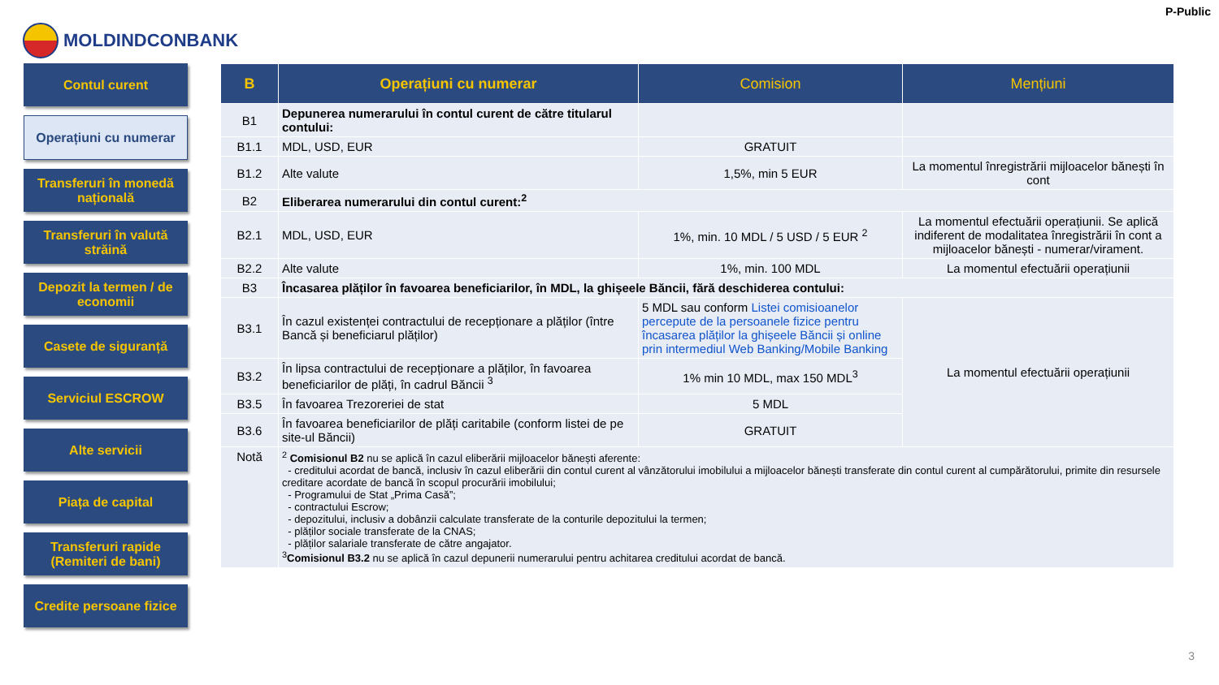P-Public
MOLDINDCONBANK
Contul curent
Operațiuni cu numerar
Transferuri în monedă națională
Transferuri în valută străină
Depozit la termen / de economii
Casete de siguranță
Serviciul ESCROW
Alte servicii
Piața de capital
Transferuri rapide (Remiteri de bani)
Credite persoane fizice
| B | Operațiuni cu numerar | Comision | Mențiuni |
| --- | --- | --- | --- |
| B1 | Depunerea numerarului în contul curent de către titularul contului: | | |
| B1.1 | MDL, USD, EUR | GRATUIT | |
| B1.2 | Alte valute | 1,5%, min 5 EUR | La momentul înregistrării mijloacelor bănești în cont |
| B2 | Eliberarea numerarului din contul curent:<sup>2</sup> | | |
| B2.1 | MDL, USD, EUR | 1%, min. 10 MDL / 5 USD / 5 EUR <sup>2</sup> | La momentul efectuării operațiunii. Se aplică indiferent de modalitatea înregistrării în cont a mijloacelor bănești - numerar/virament. |
| B2.2 | Alte valute | 1%, min. 100 MDL | La momentul efectuării operațiunii |
| B3 | Încasarea plăților în favoarea beneficiarilor, în MDL, la ghișeele Băncii, fără deschiderea contului: | | |
| B3.1 | În cazul existenței contractului de recepționare a plăților (între Bancă și beneficiarul plăților) | 5 MDL sau conform Listei comisioanelor percepute de la persoanele fizice pentru încasarea plăților la ghișeele Băncii și online prin intermediul Web Banking/Mobile Banking | La momentul efectuării operațiunii |
| B3.2 | În lipsa contractului de recepționare a plăților, în favoarea beneficiarilor de plăți, în cadrul Băncii <sup>3</sup> | 1% min 10 MDL, max 150 MDL<sup>3</sup> | |
| B3.5 | În favoarea Trezoreriei de stat | 5 MDL | |
| B3.6 | În favoarea beneficiarilor de plăți caritabile (conform listei de pe site-ul Băncii) | GRATUIT | |
| Notă | <sup>2</sup> Comisionul B2 nu se aplică în cazul eliberării mijloacelor bănești aferente: - creditului acordat de bancă, inclusiv în cazul eliberării din contul curent al vânzătorului imobilului a mijloacelor bănești transferate din contul curent al cumpărătorului, primite din resursele creditare acordate de bancă în scopul procurării imobilului; - Programului de Stat „Prima Casă”; - contractului Escrow; - depozitului, inclusiv a dobânzii calculate transferate de la conturile depozitului la termen; - plăților sociale transferate de la CNAS; - plăților salariale transferate de către angajator. <sup>3</sup> Comisionul B3.2 nu se aplică în cazul depunerii numerarului pentru achitarea creditului acordat de bancă. | | |
3